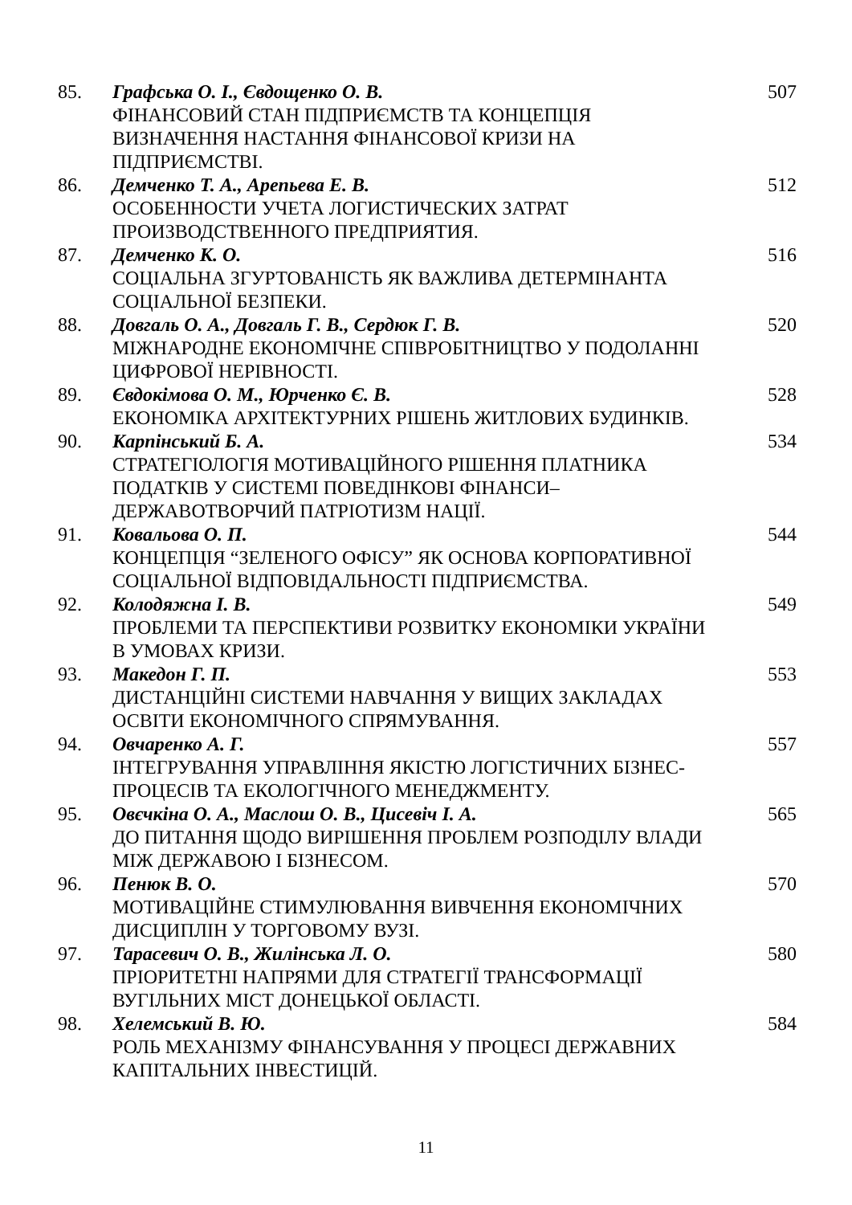| 85. | Графська О. І., Євдощенко О. В. ФІНАНСОВИЙ СТАН ПІДПРИЄМСТВ ТА КОНЦЕПЦІЯ ВИЗНАЧЕННЯ НАСТАННЯ ФІНАНСОВОЇ КРИЗИ НА ПІДПРИЄМСТВІ. | 507 |
| 86. | Демченко Т. А., Арепьева Е. В. ОСОБЕННОСТИ УЧЕТА ЛОГИСТИЧЕСКИХ ЗАТРАТ ПРОИЗВОДСТВЕННОГО ПРЕДПРИЯТИЯ. | 512 |
| 87. | Демченко К. О. СОЦІАЛЬНА ЗГУРТОВАНІСТЬ ЯК ВАЖЛИВА ДЕТЕРМІНАНТА СОЦІАЛЬНОЇ БЕЗПЕКИ. | 516 |
| 88. | Довгаль О. А., Довгаль Г. В., Сердюк Г. В. МІЖНАРОДНЕ ЕКОНОМІЧНЕ СПІВРОБІТНИЦТВО У ПОДОЛАННІ ЦИФРОВОЇ НЕРІВНОСТІ. | 520 |
| 89. | Євдокімова О. М., Юрченко Є. В. ЕКОНОМІКА АРХІТЕКТУРНИХ РІШЕНЬ ЖИТЛОВИХ БУДИНКІВ. | 528 |
| 90. | Карпінський Б. А. СТРАТЕГІОЛОГІЯ МОТИВАЦІЙНОГО РІШЕННЯ ПЛАТНИКА ПОДАТКІВ У СИСТЕМІ ПОВЕДІНКОВІ ФІНАНСИ– ДЕРЖАВОТВОРЧИЙ ПАТРІОТИЗМ НАЦІЇ. | 534 |
| 91. | Ковальова О. П. КОНЦЕПЦІЯ “ЗЕЛЕНОГО ОФІСУ” ЯК ОСНОВА КОРПОРАТИВНОЇ СОЦІАЛЬНОЇ ВІДПОВІДАЛЬНОСТІ ПІДПРИЄМСТВА. | 544 |
| 92. | Колодяжна І. В. ПРОБЛЕМИ ТА ПЕРСПЕКТИВИ РОЗВИТКУ ЕКОНОМІКИ УКРАЇНИ В УМОВАХ КРИЗИ. | 549 |
| 93. | Македон Г. П. ДИСТАНЦІЙНІ СИСТЕМИ НАВЧАННЯ У ВИЩИХ ЗАКЛАДАХ ОСВІТИ ЕКОНОМІЧНОГО СПРЯМУВАННЯ. | 553 |
| 94. | Овчаренко А. Г. ІНТЕГРУВАННЯ УПРАВЛІННЯ ЯКІСТЮ ЛОГІСТИЧНИХ БІЗНЕС- ПРОЦЕСІВ ТА ЕКОЛОГІЧНОГО МЕНЕДЖМЕНТУ. | 557 |
| 95. | Овєчкіна О. А., Маслош О. В., Цисевіч І. А. ДО ПИТАННЯ ЩОДО ВИРІШЕННЯ ПРОБЛЕМ РОЗПОДІЛУ ВЛАДИ МІЖ ДЕРЖАВОЮ І БІЗНЕСОМ. | 565 |
| 96. | Пенюк В. О. МОТИВАЦІЙНЕ СТИМУЛЮВАННЯ ВИВЧЕННЯ ЕКОНОМІЧНИХ ДИСЦИПЛІН У ТОРГОВОМУ ВУЗІ. | 570 |
| 97. | Тарасевич О. В., Жилінська Л. О. ПРІОРИТЕТНІ НАПРЯМИ ДЛЯ СТРАТЕГІЇ ТРАНСФОРМАЦІЇ ВУГІЛЬНИХ МІСТ ДОНЕЦЬКОЇ ОБЛАСТІ. | 580 |
| 98. | Хелемський В. Ю. РОЛЬ МЕХАНІЗМУ ФІНАНСУВАННЯ У ПРОЦЕСІ ДЕРЖАВНИХ КАПІТАЛЬНИХ ІНВЕСТИЦІЙ. | 584 |
11